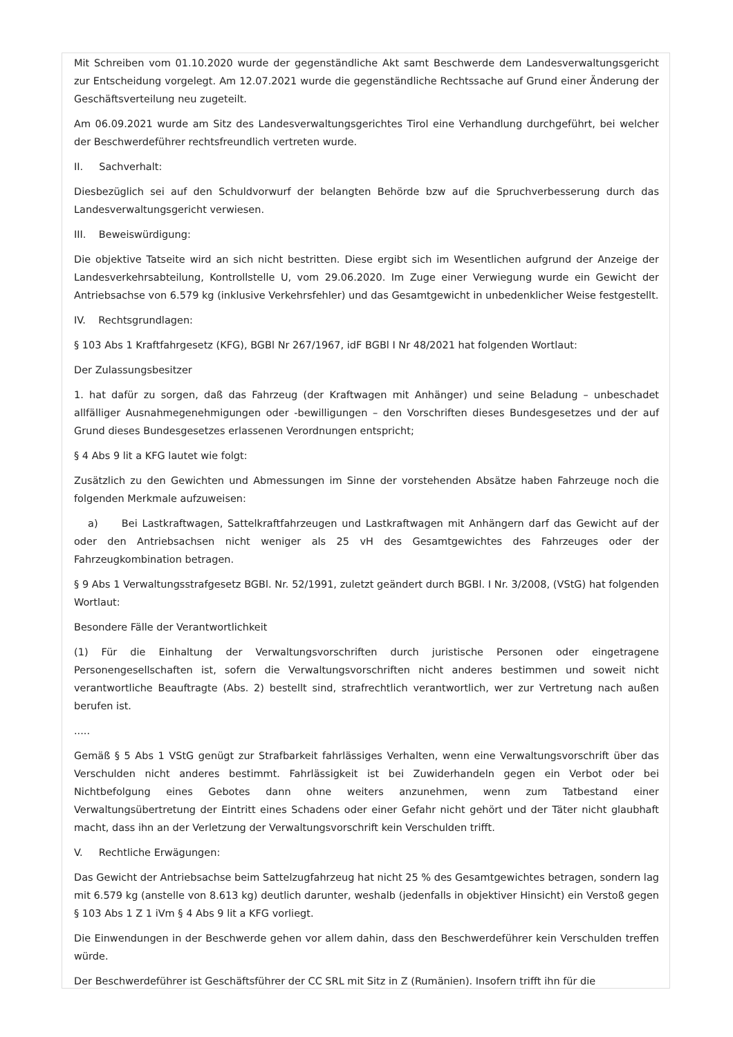Mit Schreiben vom 01.10.2020 wurde der gegenständliche Akt samt Beschwerde dem Landesverwaltungsgericht zur Entscheidung vorgelegt. Am 12.07.2021 wurde die gegenständliche Rechtssache auf Grund einer Änderung der Geschäftsverteilung neu zugeteilt.
Am 06.09.2021 wurde am Sitz des Landesverwaltungsgerichtes Tirol eine Verhandlung durchgeführt, bei welcher der Beschwerdeführer rechtsfreundlich vertreten wurde.
II. Sachverhalt:
Diesbezüglich sei auf den Schuldvorwurf der belangten Behörde bzw auf die Spruchverbesserung durch das Landesverwaltungsgericht verwiesen.
III. Beweiswürdigung:
Die objektive Tatseite wird an sich nicht bestritten. Diese ergibt sich im Wesentlichen aufgrund der Anzeige der Landesverkehrsabteilung, Kontrollstelle U, vom 29.06.2020. Im Zuge einer Verwiegung wurde ein Gewicht der Antriebsachse von 6.579 kg (inklusive Verkehrsfehler) und das Gesamtgewicht in unbedenklicher Weise festgestellt.
IV. Rechtsgrundlagen:
§ 103 Abs 1 Kraftfahrgesetz (KFG), BGBl Nr 267/1967, idF BGBl I Nr 48/2021 hat folgenden Wortlaut:
Der Zulassungsbesitzer
1. hat dafür zu sorgen, daß das Fahrzeug (der Kraftwagen mit Anhänger) und seine Beladung – unbeschadet allfälliger Ausnahmegenehmigungen oder -bewilligungen – den Vorschriften dieses Bundesgesetzes und der auf Grund dieses Bundesgesetzes erlassenen Verordnungen entspricht;
§ 4 Abs 9 lit a KFG lautet wie folgt:
Zusätzlich zu den Gewichten und Abmessungen im Sinne der vorstehenden Absätze haben Fahrzeuge noch die folgenden Merkmale aufzuweisen:
a) Bei Lastkraftwagen, Sattelkraftfahrzeugen und Lastkraftwagen mit Anhängern darf das Gewicht auf der oder den Antriebsachsen nicht weniger als 25 vH des Gesamtgewichtes des Fahrzeuges oder der Fahrzeugkombination betragen.
§ 9 Abs 1 Verwaltungsstrafgesetz BGBl. Nr. 52/1991, zuletzt geändert durch BGBl. I Nr. 3/2008, (VStG) hat folgenden Wortlaut:
Besondere Fälle der Verantwortlichkeit
(1) Für die Einhaltung der Verwaltungsvorschriften durch juristische Personen oder eingetragene Personengesellschaften ist, sofern die Verwaltungsvorschriften nicht anderes bestimmen und soweit nicht verantwortliche Beauftragte (Abs. 2) bestellt sind, strafrechtlich verantwortlich, wer zur Vertretung nach außen berufen ist.
.....
Gemäß § 5 Abs 1 VStG genügt zur Strafbarkeit fahrlässiges Verhalten, wenn eine Verwaltungsvorschrift über das Verschulden nicht anderes bestimmt. Fahrlässigkeit ist bei Zuwiderhandeln gegen ein Verbot oder bei Nichtbefolgung eines Gebotes dann ohne weiters anzunehmen, wenn zum Tatbestand einer Verwaltungsübertretung der Eintritt eines Schadens oder einer Gefahr nicht gehört und der Täter nicht glaubhaft macht, dass ihn an der Verletzung der Verwaltungsvorschrift kein Verschulden trifft.
V. Rechtliche Erwägungen:
Das Gewicht der Antriebsachse beim Sattelzugfahrzeug hat nicht 25 % des Gesamtgewichtes betragen, sondern lag mit 6.579 kg (anstelle von 8.613 kg) deutlich darunter, weshalb (jedenfalls in objektiver Hinsicht) ein Verstoß gegen § 103 Abs 1 Z 1 iVm § 4 Abs 9 lit a KFG vorliegt.
Die Einwendungen in der Beschwerde gehen vor allem dahin, dass den Beschwerdeführer kein Verschulden treffen würde.
Der Beschwerdeführer ist Geschäftsführer der CC SRL mit Sitz in Z (Rumänien). Insofern trifft ihn für die